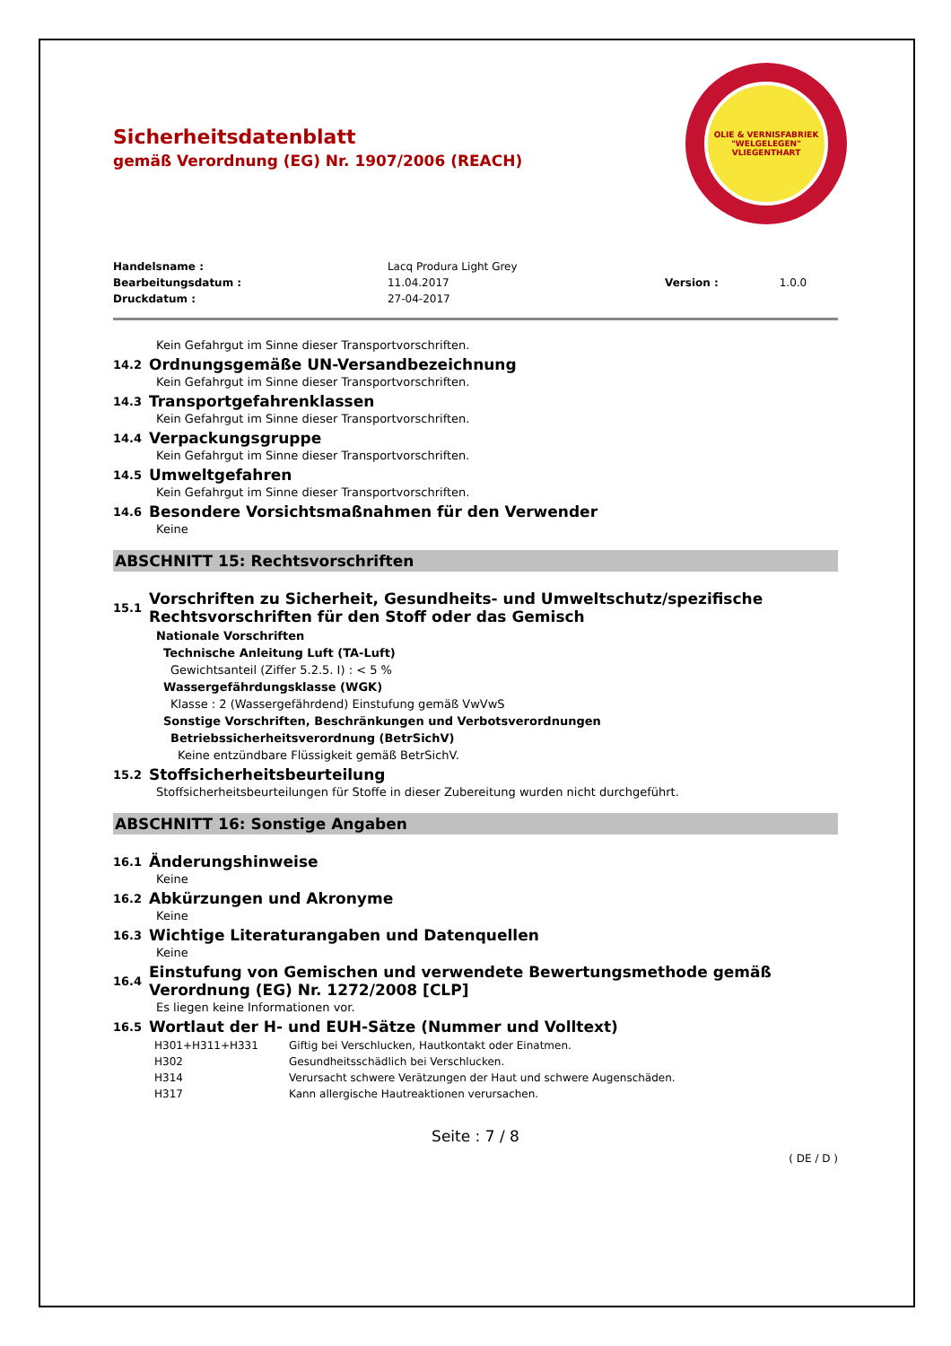Sicherheitsdatenblatt
gemäß Verordnung (EG) Nr. 1907/2006 (REACH)
OLIE & VERNISFABRIEK "WELGELEGEN" VLIEGENTHART
| Handelsname : | Lacq Produra Light Grey | | |
| Bearbeitungsdatum : | 11.04.2017 | Version : | 1.0.0 |
| Druckdatum : | 27-04-2017 | | |
Kein Gefahrgut im Sinne dieser Transportvorschriften.
14.2 Ordnungsgemäße UN-Versandbezeichnung
Kein Gefahrgut im Sinne dieser Transportvorschriften.
14.3 Transportgefahrenklassen
Kein Gefahrgut im Sinne dieser Transportvorschriften.
14.4 Verpackungsgruppe
Kein Gefahrgut im Sinne dieser Transportvorschriften.
14.5 Umweltgefahren
Kein Gefahrgut im Sinne dieser Transportvorschriften.
14.6 Besondere Vorsichtsmaßnahmen für den Verwender
Keine
ABSCHNITT 15: Rechtsvorschriften
15.1 Vorschriften zu Sicherheit, Gesundheits- und Umweltschutz/spezifische Rechtsvorschriften für den Stoff oder das Gemisch
Nationale Vorschriften
Technische Anleitung Luft (TA-Luft)
Gewichtsanteil (Ziffer 5.2.5. I) : < 5 %
Wassergefährdungsklasse (WGK)
Klasse : 2 (Wassergefährdend) Einstufung gemäß VwVwS
Sonstige Vorschriften, Beschränkungen und Verbotsverordnungen
Betriebssicherheitsverordnung (BetrSichV)
Keine entzündbare Flüssigkeit gemäß BetrSichV.
15.2 Stoffsicherheitsbeurteilung
Stoffsicherheitsbeurteilungen für Stoffe in dieser Zubereitung wurden nicht durchgeführt.
ABSCHNITT 16: Sonstige Angaben
16.1 Änderungshinweise
Keine
16.2 Abkürzungen und Akronyme
Keine
16.3 Wichtige Literaturangaben und Datenquellen
Keine
16.4 Einstufung von Gemischen und verwendete Bewertungsmethode gemäß Verordnung (EG) Nr. 1272/2008 [CLP]
Es liegen keine Informationen vor.
16.5 Wortlaut der H- und EUH-Sätze (Nummer und Volltext)
| H301+H311+H331 | Giftig bei Verschlucken, Hautkontakt oder Einatmen. |
| H302 | Gesundheitsschädlich bei Verschlucken. |
| H314 | Verursacht schwere Verätzungen der Haut und schwere Augenschäden. |
| H317 | Kann allergische Hautreaktionen verursachen. |
Seite : 7 / 8
( DE / D )